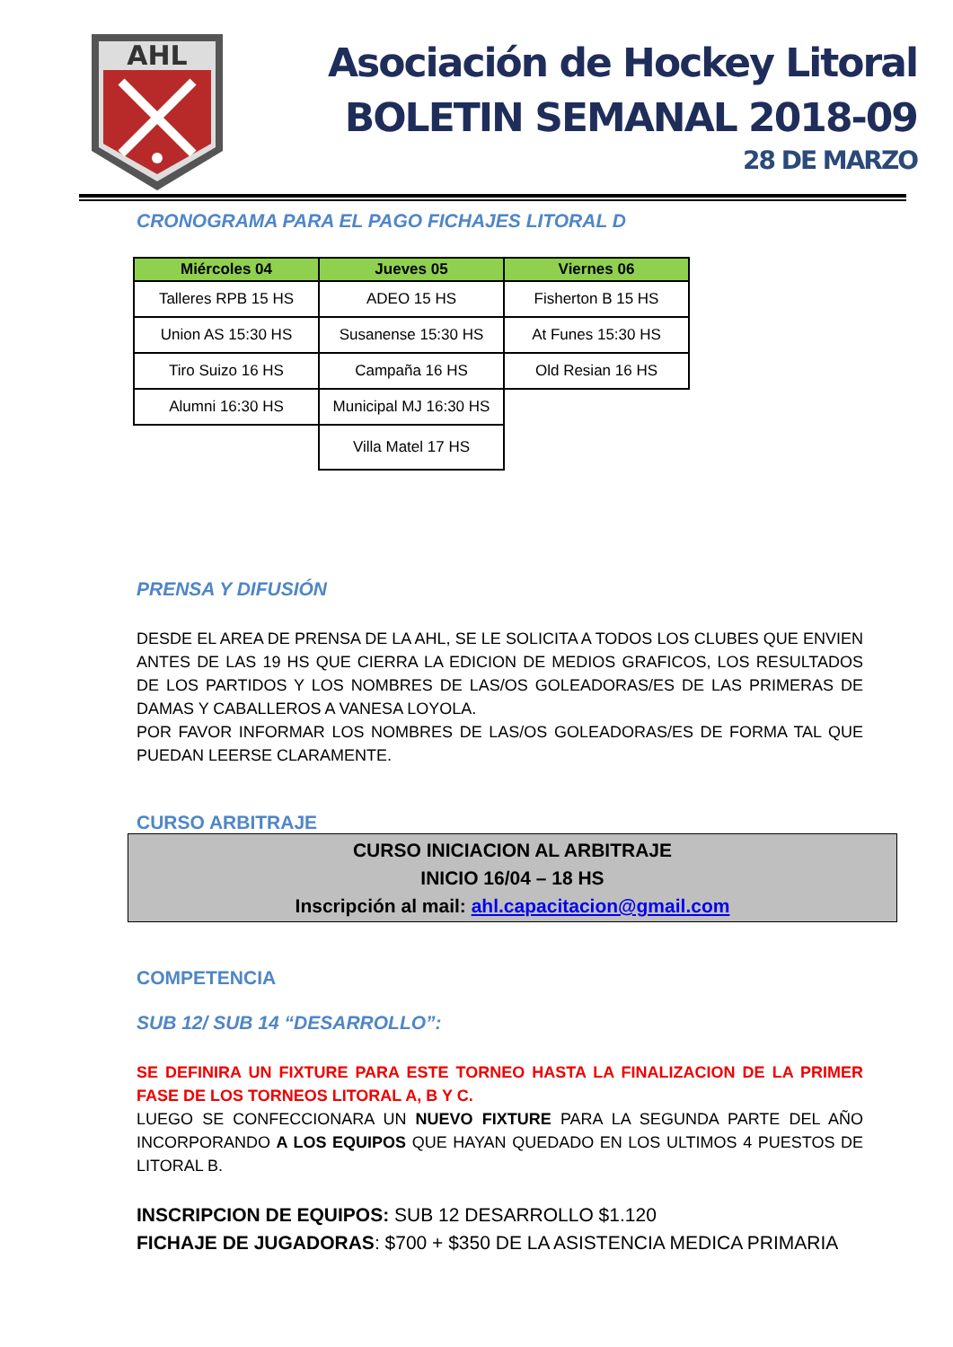AHL
Asociación de Hockey Litoral
BOLETIN SEMANAL 2018-09
28 DE MARZO
CRONOGRAMA PARA EL PAGO FICHAJES LITORAL D
| Miércoles 04 | Jueves 05 | Viernes 06 |
| --- | --- | --- |
| Talleres RPB 15 HS | ADEO 15 HS | Fisherton B 15 HS |
| Union AS 15:30 HS | Susanense 15:30 HS | At Funes 15:30 HS |
| Tiro Suizo 16 HS | Campaña 16 HS | Old Resian 16 HS |
| Alumni 16:30 HS | Municipal MJ 16:30 HS | |
| | Villa Matel 17 HS | |
PRENSA Y DIFUSIÓN
DESDE EL AREA DE PRENSA DE LA AHL, SE LE SOLICITA A TODOS LOS CLUBES QUE ENVIEN ANTES DE LAS 19 HS QUE CIERRA LA EDICION DE MEDIOS GRAFICOS, LOS RESULTADOS DE LOS PARTIDOS Y LOS NOMBRES DE LAS/OS GOLEADORAS/ES DE LAS PRIMERAS DE DAMAS Y CABALLEROS A VANESA LOYOLA.
POR FAVOR INFORMAR LOS NOMBRES DE LAS/OS GOLEADORAS/ES DE FORMA TAL QUE PUEDAN LEERSE CLARAMENTE.
CURSO ARBITRAJE
CURSO INICIACION AL ARBITRAJE
INICIO 16/04 – 18 HS
Inscripción al mail: ahl.capacitacion@gmail.com
COMPETENCIA
SUB 12/ SUB 14 “DESARROLLO”:
SE DEFINIRA UN FIXTURE PARA ESTE TORNEO HASTA LA FINALIZACION DE LA PRIMER FASE DE LOS TORNEOS LITORAL A, B Y C.
LUEGO SE CONFECCIONARA UN NUEVO FIXTURE PARA LA SEGUNDA PARTE DEL AÑO INCORPORANDO A LOS EQUIPOS QUE HAYAN QUEDADO EN LOS ULTIMOS 4 PUESTOS DE LITORAL B.
INSCRIPCION DE EQUIPOS: SUB 12 DESARROLLO $1.120
FICHAJE DE JUGADORAS: $700 + $350 DE LA ASISTENCIA MEDICA PRIMARIA